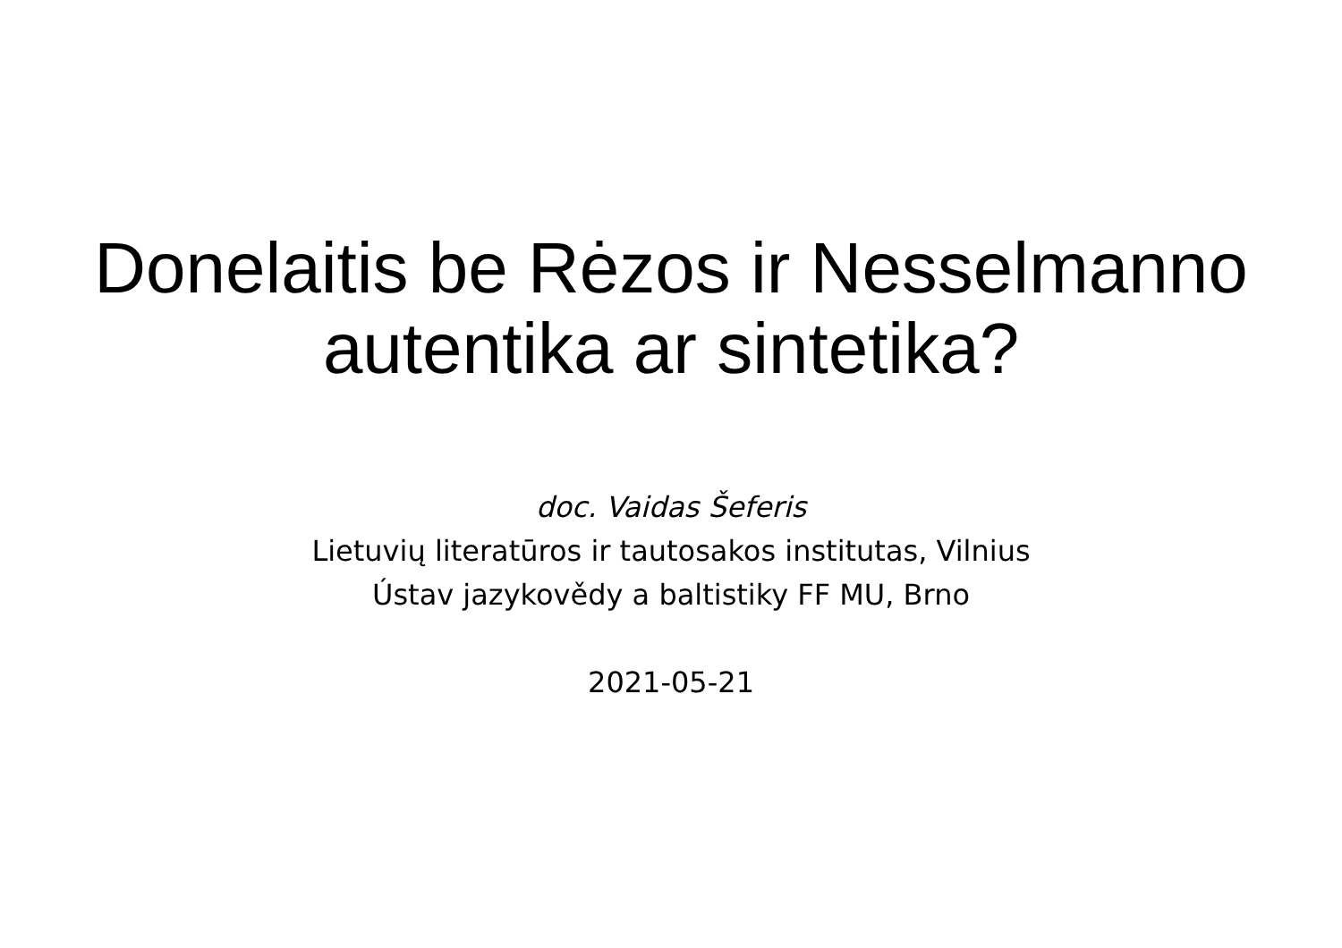Donelaitis be Rėzos ir Nesselmanno
autentika ar sintetika?
doc. Vaidas Šeferis
Lietuvių literatūros ir tautosakos institutas, Vilnius
Ústav jazykovědy a baltistiky FF MU, Brno
2021-05-21